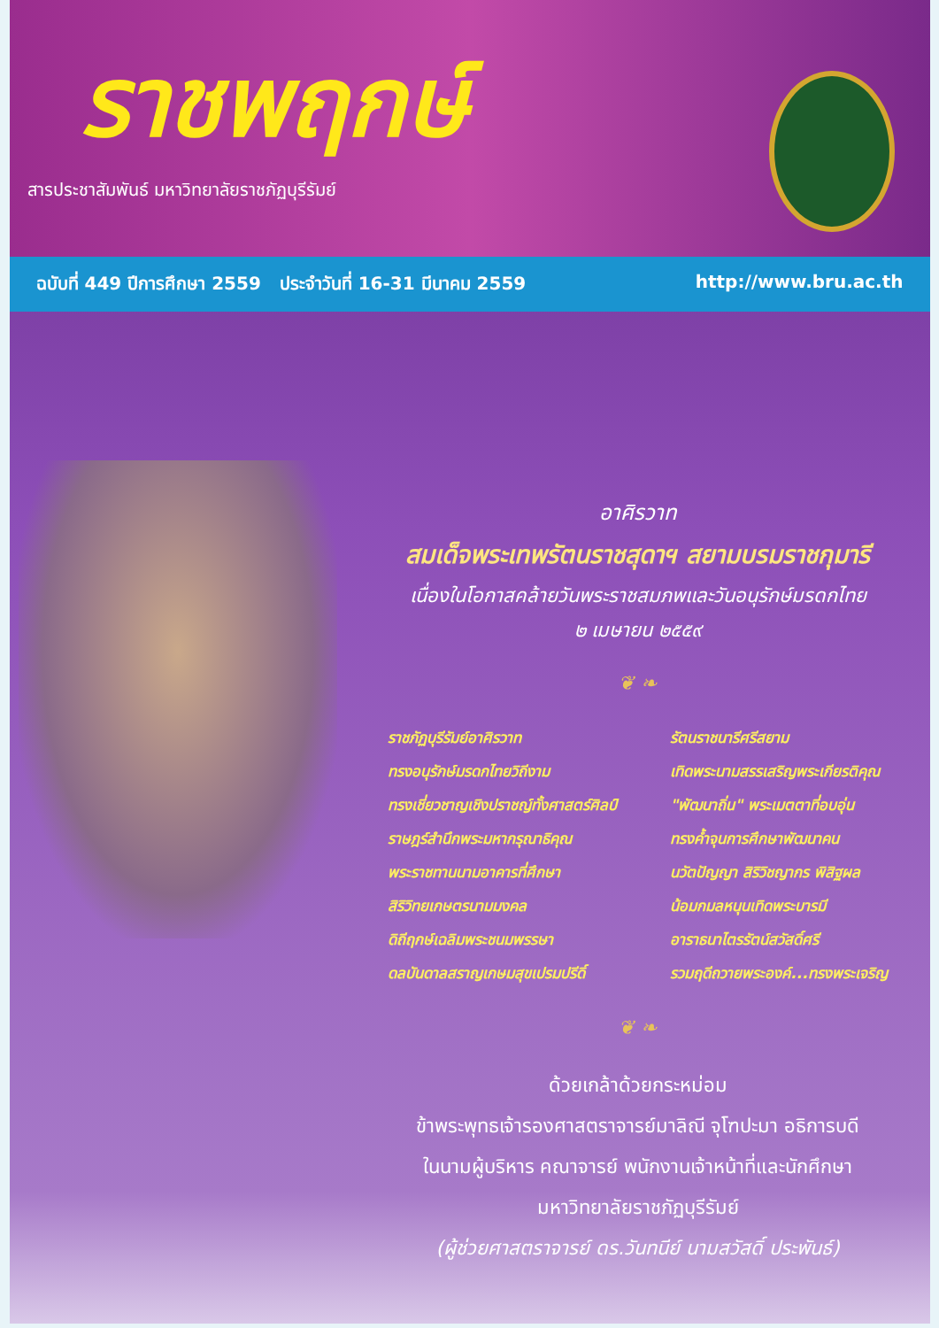ราชพฤกษ์
สารประชาสัมพันธ์ มหาวิทยาลัยราชภัฏบุรีรัมย์
ฉบับที่ 449 ปีการศึกษา 2559 ประจำวันที่ 16-31 มีนาคม 2559 http://www.bru.ac.th
อาศิรวาท
สมเด็จพระเทพรัตนราชสุดาฯ สยามบรมราชกุมารี
เนื่องในโอกาสคล้ายวันพระราชสมภพและวันอนุรักษ์มรดกไทย
๒ เมษายน ๒๕๕๙
❦ ❧
ราชภัฏบุรีรัมย์อาศิรวาท
ทรงอนุรักษ์มรดกไทยวิถีงาม
ทรงเชี่ยวชาญเชิงปราชญ์ทั้งศาสตร์ศิลป์
ราษฎร์สำนึกพระมหากรุณาธิคุณ
พระราชทานนามอาคารที่ศึกษา
สิริวิทยเกษตรนามมงคล
ดิถีฤกษ์เฉลิมพระชนมพรรษา
ดลบันดาลสราญเกษมสุขเปรมปรีดิ์
รัตนราชนารีศรีสยาม
เทิดพระนามสรรเสริญพระเกียรติคุณ
"พัฒนาถิ่น" พระเมตตาที่อบอุ่น
ทรงค้ำจุนการศึกษาพัฒนาคน
นวัตปัญญา สิริวิชญากร พิสิฐผล
น้อมกมลหนุนเทิดพระบารมี
อาราธนาไตรรัตน์สวัสดิ์ศรี
รวมฤดีถวายพระองค์...ทรงพระเจริญ
❦ ❧
ด้วยเกล้าด้วยกระหม่อม
ข้าพระพุทธเจ้ารองศาสตราจารย์มาลิณี จุโฑปะมา อธิการบดี
ในนามผู้บริหาร คณาจารย์ พนักงานเจ้าหน้าที่และนักศึกษา
มหาวิทยาลัยราชภัฏบุรีรัมย์
(ผู้ช่วยศาสตราจารย์ ดร.วันทนีย์ นามสวัสดิ์ ประพันธ์)